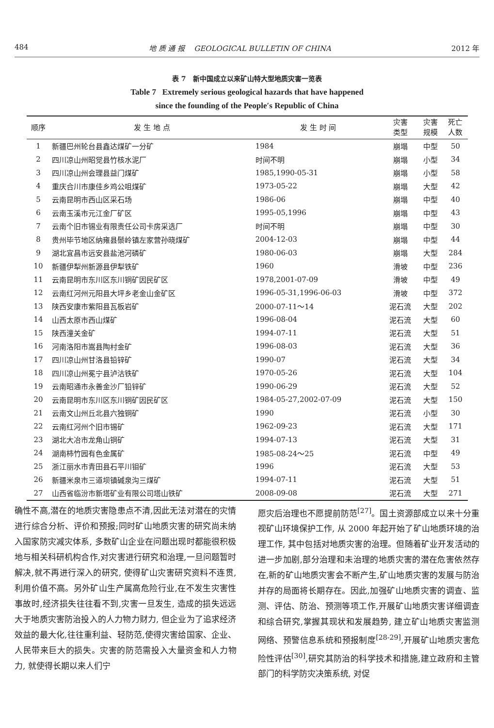484 地 质 通 报 GEOLOGICAL BULLETIN OF CHINA 2012 年
表 7 新中国成立以来矿山特大型地质灾害一览表
Table 7 Extremely serious geological hazards that have happened
since the founding of the People′s Republic of China
| 顺序 | 发 生 地 点 | 发 生 时 间 | 灾害 类型 | 灾害 规模 | 死亡 人数 |
| --- | --- | --- | --- | --- | --- |
| 1 | 新疆巴州轮台县鑫达煤矿一分矿 | 1984 | 崩塌 | 中型 | 50 |
| 2 | 四川凉山州昭觉县竹核水泥厂 | 时间不明 | 崩塌 | 小型 | 34 |
| 3 | 四川凉山州会理县益门煤矿 | 1985,1990-05-31 | 崩塌 | 小型 | 58 |
| 4 | 重庆合川市康佳乡鸡公咀煤矿 | 1973-05-22 | 崩塌 | 大型 | 42 |
| 5 | 云南昆明市西山区采石场 | 1986-06 | 崩塌 | 中型 | 40 |
| 6 | 云南玉溪市元江金厂矿区 | 1995-05,1996 | 崩塌 | 中型 | 43 |
| 7 | 云南个旧市锡业有限责任公司卡房采选厂 | 时间不明 | 崩塌 | 中型 | 30 |
| 8 | 贵州毕节地区纳雍县鬃岭镇左家营孙晓煤矿 | 2004-12-03 | 崩塌 | 中型 | 44 |
| 9 | 湖北宜昌市远安县盐池河磷矿 | 1980-06-03 | 崩塌 | 大型 | 284 |
| 10 | 新疆伊犁州新源县伊犁铁矿 | 1960 | 滑坡 | 中型 | 236 |
| 11 | 云南昆明市东川区东川铜矿因民矿区 | 1978,2001-07-09 | 滑坡 | 中型 | 49 |
| 12 | 云南红河州元阳县大坪乡老金山金矿区 | 1996-05-31,1996-06-03 | 滑坡 | 中型 | 372 |
| 13 | 陕西安康市紫阳县瓦板岩矿 | 2000-07-11～14 | 泥石流 | 大型 | 202 |
| 14 | 山西太原市西山煤矿 | 1996-08-04 | 泥石流 | 大型 | 60 |
| 15 | 陕西潼关金矿 | 1994-07-11 | 泥石流 | 大型 | 51 |
| 16 | 河南洛阳市嵩县陶村金矿 | 1996-08-03 | 泥石流 | 大型 | 36 |
| 17 | 四川凉山州甘洛县铅锌矿 | 1990-07 | 泥石流 | 大型 | 34 |
| 18 | 四川凉山州冕宁县泸沽铁矿 | 1970-05-26 | 泥石流 | 大型 | 104 |
| 19 | 云南昭通市永善金沙厂铅锌矿 | 1990-06-29 | 泥石流 | 大型 | 52 |
| 20 | 云南昆明市东川区东川铜矿因民矿区 | 1984-05-27,2002-07-09 | 泥石流 | 大型 | 150 |
| 21 | 云南文山州丘北县六独铜矿 | 1990 | 泥石流 | 小型 | 30 |
| 22 | 云南红河州个旧市锡矿 | 1962-09-23 | 泥石流 | 大型 | 171 |
| 23 | 湖北大冶市龙角山铜矿 | 1994-07-13 | 泥石流 | 大型 | 31 |
| 24 | 湖南柿竹园有色金属矿 | 1985-08-24～25 | 泥石流 | 中型 | 49 |
| 25 | 浙江丽水市青田县石平川钼矿 | 1996 | 泥石流 | 大型 | 53 |
| 26 | 新疆米泉市三道坝镇碱泉沟三煤矿 | 1994-07-11 | 泥石流 | 大型 | 51 |
| 27 | 山西省临汾市新塔矿业有限公司塔山铁矿 | 2008-09-08 | 泥石流 | 大型 | 271 |
确性不高,潜在的地质灾害隐患点不清,因此无法对潜在的灾情进行综合分析、评价和预报;同时矿山地质灾害的研究尚未纳入国家防灾减灾体系, 多数矿山企业在问题出现时都能很积极地与相关科研机构合作,对灾害进行研究和治理,一旦问题暂时解决,就不再进行深入的研究, 使得矿山灾害研究资料不连贯,利用价值不高。另外矿山生产属高危险行业,在不发生灾害性事故时,经济损失往往看不到,灾害一旦发生, 造成的损失远远大于地质灾害防治投入的人力物力财力, 但企业为了追求经济效益的最大化,往往重利益、轻防范,使得灾害给国家、企业、人民带来巨大的损失。灾害的防范需投入大量资金和人力物力, 就使得长期以来人们宁
愿灾后治理也不愿提前防范<sup>[27]</sup>。国土资源部成立以来十分重视矿山环境保护工作, 从 2000 年起开始了矿山地质环境的治理工作, 其中包括对地质灾害的治理。但随着矿业开发活动的进一步加剧,部分治理和未治理的地质灾害的潜在危害依然存在,新的矿山地质灾害会不断产生,矿山地质灾害的发展与防治并存的局面将长期存在。因此,加强矿山地质灾害的调查、监测、评估、防治、预测等项工作,开展矿山地质灾害详细调查和综合研究,掌握其现状和发展趋势, 建立矿山地质灾害监测网络、预警信息系统和预报制度<sup>[28-29]</sup>,开展矿山地质灾害危险性评估<sup>[30]</sup>,研究其防治的科学技术和措施,建立政府和主管部门的科学防灾决策系统, 对促